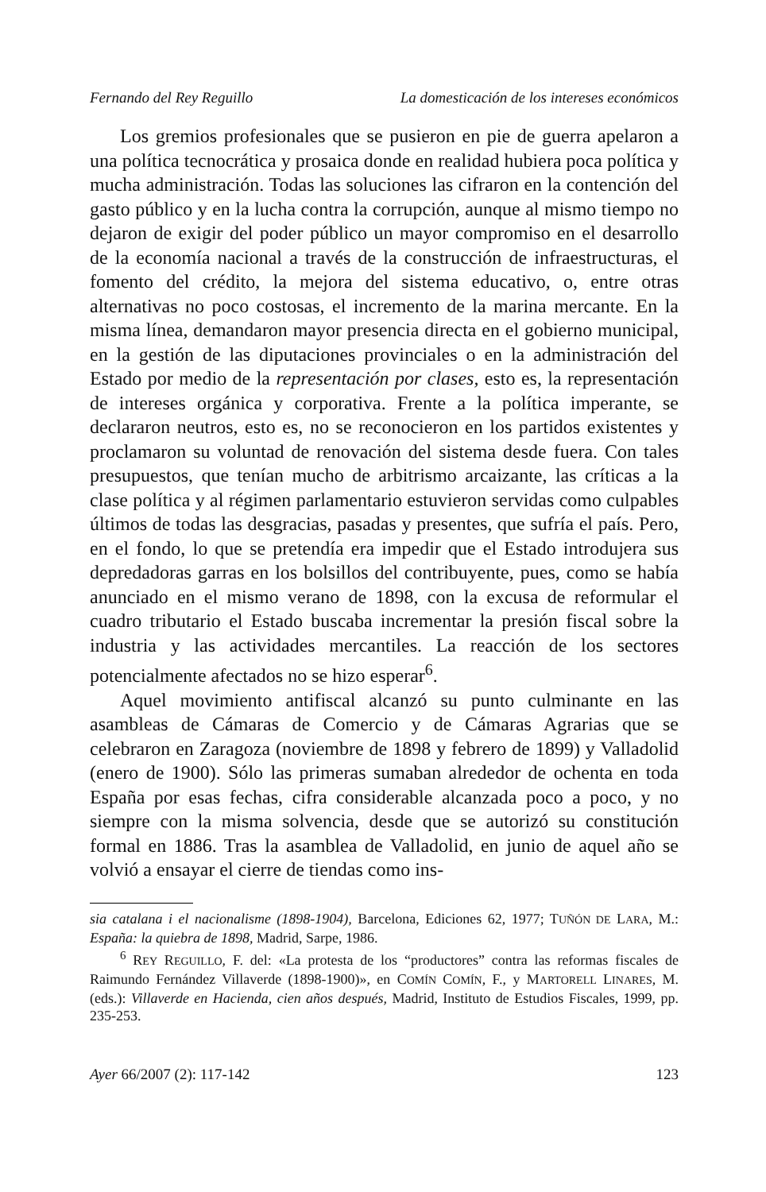Fernando del Rey Reguillo La domesticación de los intereses económicos
Los gremios profesionales que se pusieron en pie de guerra apelaron a una política tecnocrática y prosaica donde en realidad hubiera poca política y mucha administración. Todas las soluciones las cifraron en la contención del gasto público y en la lucha contra la corrupción, aunque al mismo tiempo no dejaron de exigir del poder público un mayor compromiso en el desarrollo de la economía nacional a través de la construcción de infraestructuras, el fomento del crédito, la mejora del sistema educativo, o, entre otras alternativas no poco costosas, el incremento de la marina mercante. En la misma línea, demandaron mayor presencia directa en el gobierno municipal, en la gestión de las diputaciones provinciales o en la administración del Estado por medio de la representación por clases, esto es, la representación de intereses orgánica y corporativa. Frente a la política imperante, se declararon neutros, esto es, no se reconocieron en los partidos existentes y proclamaron su voluntad de renovación del sistema desde fuera. Con tales presupuestos, que tenían mucho de arbitrismo arcaizante, las críticas a la clase política y al régimen parlamentario estuvieron servidas como culpables últimos de todas las desgracias, pasadas y presentes, que sufría el país. Pero, en el fondo, lo que se pretendía era impedir que el Estado introdujera sus depredadoras garras en los bolsillos del contribuyente, pues, como se había anunciado en el mismo verano de 1898, con la excusa de reformular el cuadro tributario el Estado buscaba incrementar la presión fiscal sobre la industria y las actividades mercantiles. La reacción de los sectores potencialmente afectados no se hizo esperar<sup>6</sup>.
Aquel movimiento antifiscal alcanzó su punto culminante en las asambleas de Cámaras de Comercio y de Cámaras Agrarias que se celebraron en Zaragoza (noviembre de 1898 y febrero de 1899) y Valladolid (enero de 1900). Sólo las primeras sumaban alrededor de ochenta en toda España por esas fechas, cifra considerable alcanzada poco a poco, y no siempre con la misma solvencia, desde que se autorizó su constitución formal en 1886. Tras la asamblea de Valladolid, en junio de aquel año se volvió a ensayar el cierre de tiendas como ins-
sia catalana i el nacionalisme (1898-1904), Barcelona, Ediciones 62, 1977; TUÑÓN DE LARA, M.: España: la quiebra de 1898, Madrid, Sarpe, 1986.
<sup>6</sup> REY REGUILLO, F. del: «La protesta de los “productores” contra las reformas fiscales de Raimundo Fernández Villaverde (1898-1900)», en COMÍN COMÍN, F., y MARTORELL LINARES, M. (eds.): Villaverde en Hacienda, cien años después, Madrid, Instituto de Estudios Fiscales, 1999, pp. 235-253.
Ayer 66/2007 (2): 117-142 123